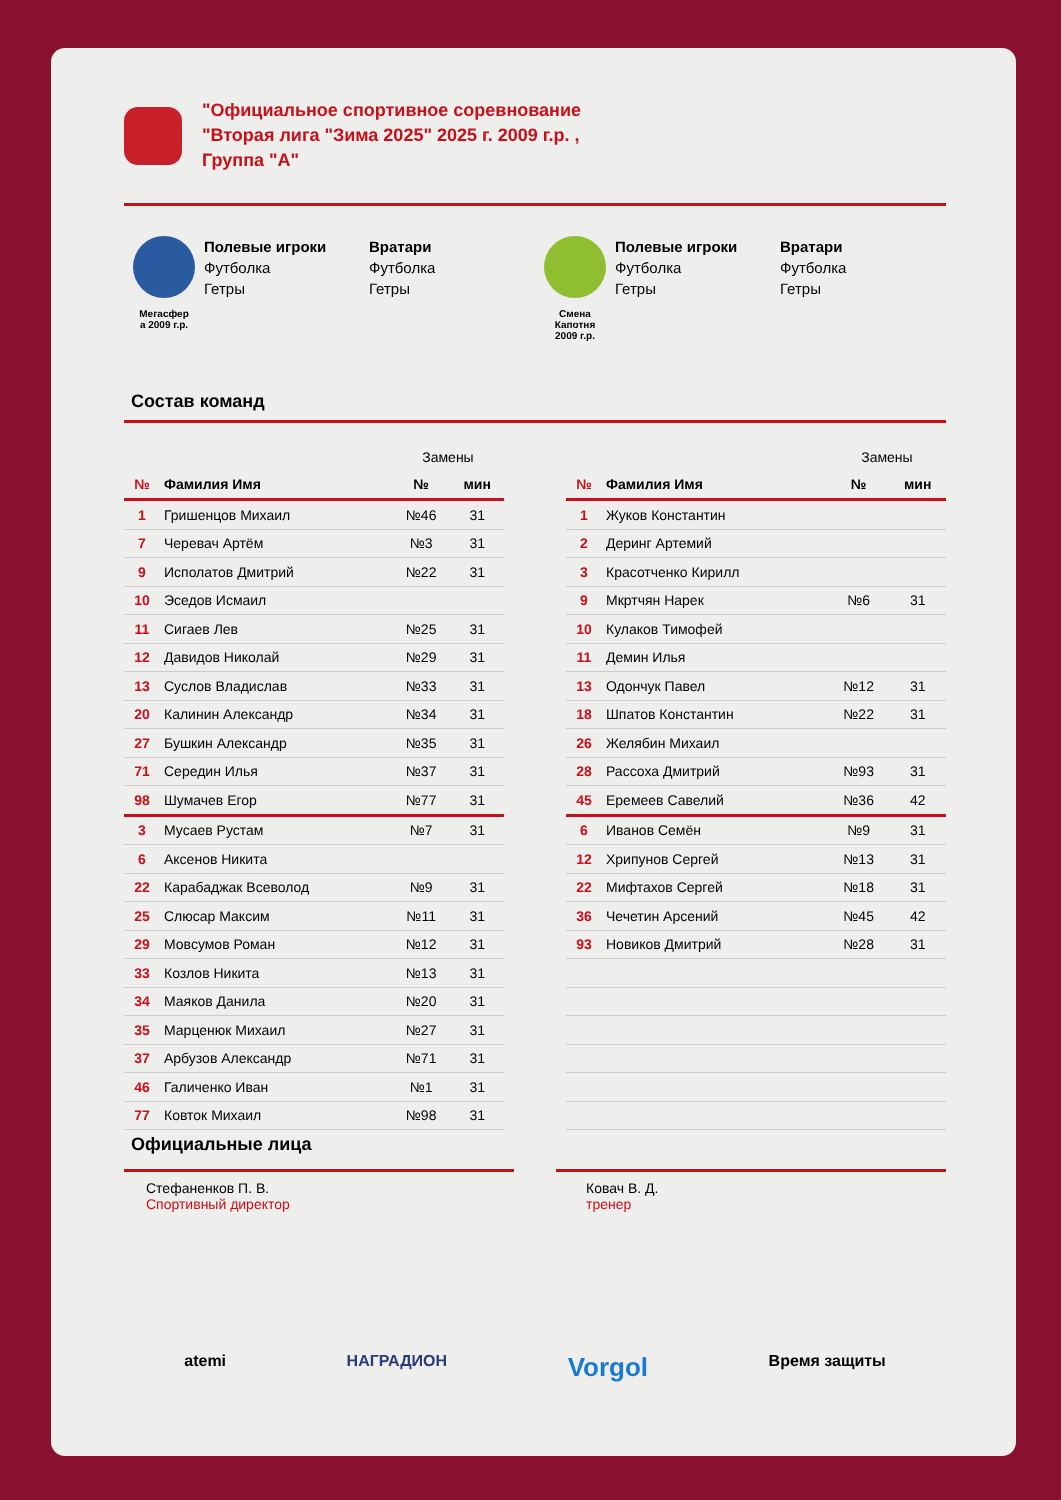"Официальное спортивное соревнование
"Вторая лига "Зима 2025" 2025 г. 2009 г.р. ,
Группа "А"
Мегасфер
а 2009 г.р.
Полевые игроки
Футболка
Гетры
Вратари
Футболка
Гетры
Смена
Капотня
2009 г.р.
Полевые игроки
Футболка
Гетры
Вратари
Футболка
Гетры
Состав команд
| | | Замены | |
| № | Фамилия Имя | № | мин |
| 1 | Гришенцов Михаил | №46 | 31 |
| 7 | Черевач Артём | №3 | 31 |
| 9 | Исполатов Дмитрий | №22 | 31 |
| 10 | Эседов Исмаил | | |
| 11 | Сигаев Лев | №25 | 31 |
| 12 | Давидов Николай | №29 | 31 |
| 13 | Суслов Владислав | №33 | 31 |
| 20 | Калинин Александр | №34 | 31 |
| 27 | Бушкин Александр | №35 | 31 |
| 71 | Середин Илья | №37 | 31 |
| 98 | Шумачев Егор | №77 | 31 |
| 3 | Мусаев Рустам | №7 | 31 |
| 6 | Аксенов Никита | | |
| 22 | Карабаджак Всеволод | №9 | 31 |
| 25 | Слюсар Максим | №11 | 31 |
| 29 | Мовсумов Роман | №12 | 31 |
| 33 | Козлов Никита | №13 | 31 |
| 34 | Маяков Данила | №20 | 31 |
| 35 | Марценюк Михаил | №27 | 31 |
| 37 | Арбузов Александр | №71 | 31 |
| 46 | Галиченко Иван | №1 | 31 |
| 77 | Ковток Михаил | №98 | 31 |
| | | Замены | |
| № | Фамилия Имя | № | мин |
| 1 | Жуков Константин | | |
| 2 | Деринг Артемий | | |
| 3 | Красотченко Кирилл | | |
| 9 | Мкртчян Нарек | №6 | 31 |
| 10 | Кулаков Тимофей | | |
| 11 | Демин Илья | | |
| 13 | Одончук Павел | №12 | 31 |
| 18 | Шпатов Константин | №22 | 31 |
| 26 | Желябин Михаил | | |
| 28 | Рассоха Дмитрий | №93 | 31 |
| 45 | Еремеев Савелий | №36 | 42 |
| 6 | Иванов Семён | №9 | 31 |
| 12 | Хрипунов Сергей | №13 | 31 |
| 22 | Мифтахов Сергей | №18 | 31 |
| 36 | Чечетин Арсений | №45 | 42 |
| 93 | Новиков Дмитрий | №28 | 31 |
Официальные лица
Стефаненков П. В.
Спортивный директор
Ковач В. Д.
тренер
atemi НАГРАДИОН Vorgol Время защиты